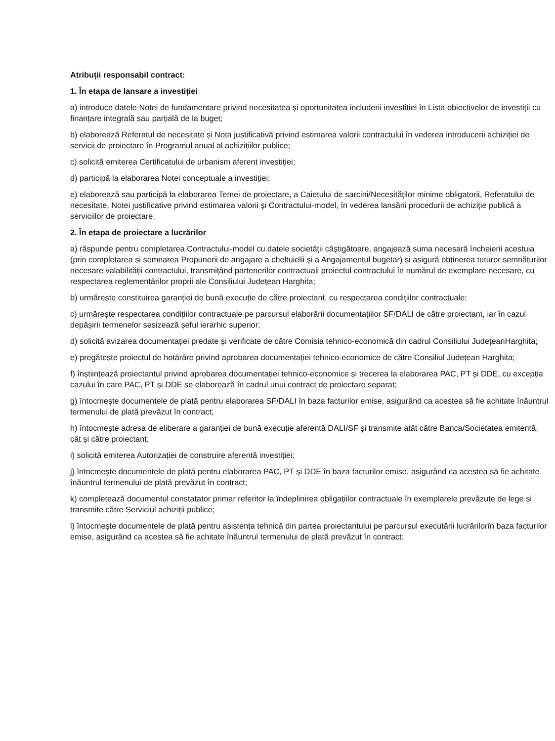Atribuții responsabil contract:
1. În etapa de lansare a investiției
a) introduce datele Notei de fundamentare privind necesitatea și oportunitatea includerii investiției în Lista obiectivelor de investiții cu finanțare integrală sau parțială de la buget;
b) elaborează Referatul de necesitate și Nota justificativă privind estimarea valorii contractului în vederea introducerii achiziției de servicii de proiectare în Programul anual al achizițiilor publice;
c) solicită emiterea Certificatului de urbanism aferent investiției;
d) participă la elaborarea Notei conceptuale a investiției;
e) elaborează sau participă la elaborarea Temei de proiectare, a Caietului de sarcini/Necesităților minime obligatorii, Referatului de necesitate, Notei justificative privind estimarea valorii și Contractului-model, în vederea lansării procedurii de achiziție publică a serviciilor de proiectare.
2. În etapa de proiectare a lucrărilor
a) răspunde pentru completarea Contractului-model cu datele societății câștigătoare, angajează suma necesară încheierii acestuia (prin completarea și semnarea Propunerii de angajare a cheltuielii și a Angajamentul bugetar) și asigură obținerea tuturor semnăturilor necesare valabilității contractului, transmițând partenerilor contractuali proiectul contractului în numărul de exemplare necesare, cu respectarea reglementărilor proprii ale Consiliului Județean Harghita;
b) urmărește constituirea garanției de bună execuție de către proiectant, cu respectarea condițiilor contractuale;
c) urmărește respectarea condițiilor contractuale pe parcursul elaborării documentațiilor SF/DALI de către proiectant, iar în cazul depășirii termenelor sesizează șeful ierarhic superior;
d) solicită avizarea documentației predate și verificate de către Comisia tehnico-economică din cadrul Consiliului JudețeanHarghita;
e) pregătește proiectul de hotărâre privind aprobarea documentației tehnico-economice de către Consiliul Județean Harghita;
f) înștiințează proiectantul privind aprobarea documentației tehnico-economice și trecerea la elaborarea PAC, PT și DDE, cu excepția cazului în care PAC, PT și DDE se elaborează în cadrul unui contract de proiectare separat;
g) întocmește documentele de plată pentru elaborarea SF/DALI în baza facturilor emise, asigurând ca acestea să fie achitate înăuntrul termenului de plată prevăzut în contract;
h) întocmește adresa de eliberare a garanției de bună execuție aferentă DALI/SF și transmite atât către Banca/Societatea emitentă, cât și către proiectant;
i) solicită emiterea Autorizației de construire aferentă investiției;
j) întocmește documentele de plată pentru elaborarea PAC, PT și DDE în baza facturilor emise, asigurând ca acestea să fie achitate înăuntrul termenului de plată prevăzut în contract;
k) completează documentul constatator primar referitor la îndeplinirea obligațiilor contractuale în exemplarele prevăzute de lege și transmite către Serviciul achiziții publice;
l) întocmește documentele de plată pentru asistența tehnică din partea proiectantului pe parcursul executării lucrărilorîn baza facturilor emise, asigurând ca acestea să fie achitate înăuntrul termenului de plată prevăzut în contract;